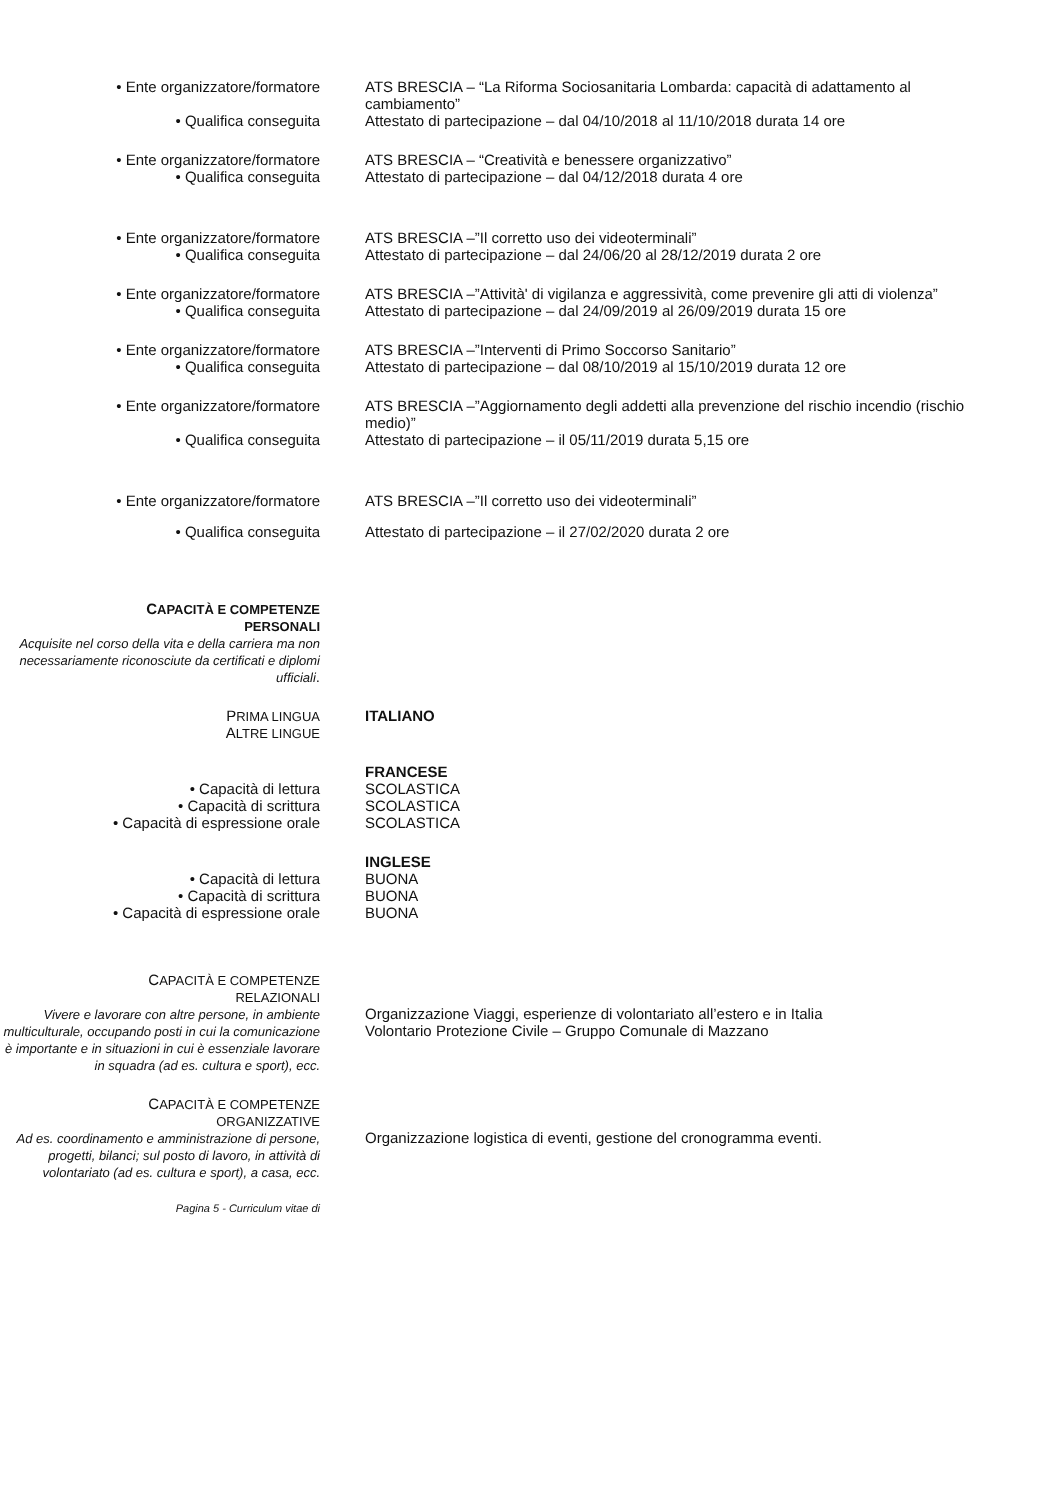• Ente organizzatore/formatore ATS BRESCIA – “La Riforma Sociosanitaria Lombarda: capacità di adattamento al cambiamento”
• Qualifica conseguita Attestato di partecipazione – dal 04/10/2018 al 11/10/2018 durata 14 ore
• Ente organizzatore/formatore ATS BRESCIA – “Creatività e benessere organizzativo”
• Qualifica conseguita Attestato di partecipazione – dal 04/12/2018 durata 4 ore
• Ente organizzatore/formatore ATS BRESCIA –”Il corretto uso dei videoterminali”
• Qualifica conseguita Attestato di partecipazione – dal 24/06/20 al 28/12/2019 durata 2 ore
• Ente organizzatore/formatore ATS BRESCIA –”Attività' di vigilanza e aggressività, come prevenire gli atti di violenza”
• Qualifica conseguita Attestato di partecipazione – dal 24/09/2019 al 26/09/2019 durata 15 ore
• Ente organizzatore/formatore ATS BRESCIA –”Interventi di Primo Soccorso Sanitario”
• Qualifica conseguita Attestato di partecipazione – dal 08/10/2019 al 15/10/2019 durata 12 ore
• Ente organizzatore/formatore ATS BRESCIA –”Aggiornamento degli addetti alla prevenzione del rischio incendio (rischio medio)”
• Qualifica conseguita Attestato di partecipazione – il 05/11/2019 durata 5,15 ore
• Ente organizzatore/formatore ATS BRESCIA –”Il corretto uso dei videoterminali”
• Qualifica conseguita Attestato di partecipazione – il 27/02/2020 durata 2 ore
CAPACITÀ E COMPETENZE
PERSONALI
Acquisite nel corso della vita e della carriera ma non necessariamente riconosciute da certificati e diplomi ufficiali.
PRIMA LINGUA
ITALIANO
ALTRE LINGUE
FRANCESE
• Capacità di lettura SCOLASTICA
• Capacità di scrittura SCOLASTICA
• Capacità di espressione orale SCOLASTICA
INGLESE
• Capacità di lettura BUONA
• Capacità di scrittura BUONA
• Capacità di espressione orale BUONA
CAPACITÀ E COMPETENZE
RELAZIONALI
Vivere e lavorare con altre persone, in ambiente multiculturale, occupando posti in cui la comunicazione è importante e in situazioni in cui è essenziale lavorare in squadra (ad es. cultura e sport), ecc.
Organizzazione Viaggi, esperienze di volontariato all’estero e in Italia
Volontario Protezione Civile – Gruppo Comunale di Mazzano
CAPACITÀ E COMPETENZE
ORGANIZZATIVE
Ad es. coordinamento e amministrazione di persone, progetti, bilanci; sul posto di lavoro, in attività di volontariato (ad es. cultura e sport), a casa, ecc.
Organizzazione logistica di eventi, gestione del cronogramma eventi.
Pagina 5 - Curriculum vitae di